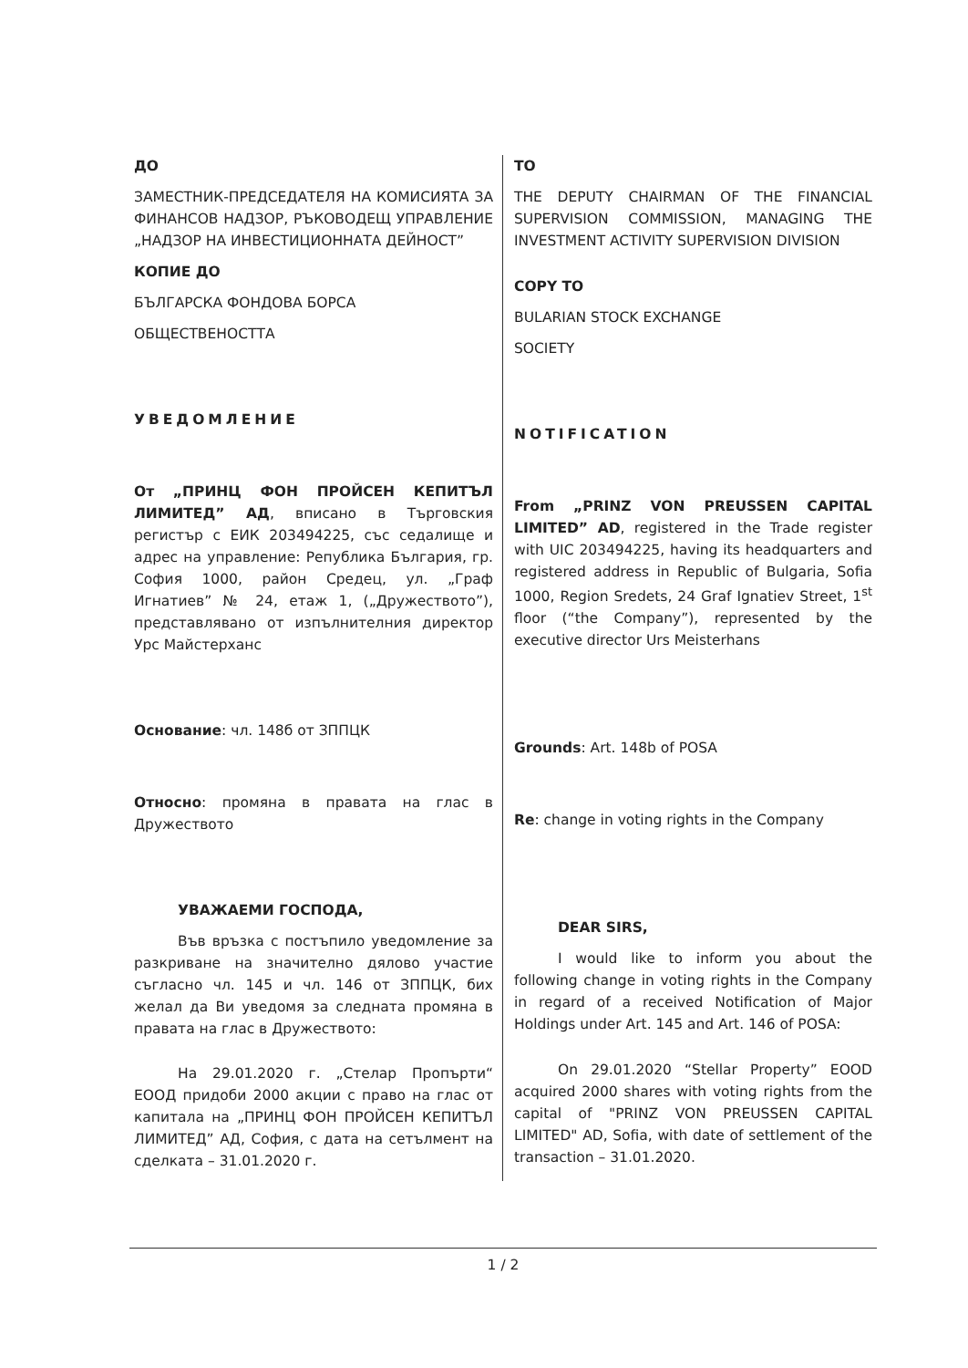ДО
ЗАМЕСТНИК-ПРЕДСЕДАТЕЛЯ НА КОМИСИЯТА ЗА ФИНАНСОВ НАДЗОР, РЪКОВОДЕЩ УПРАВЛЕНИЕ „НАДЗОР НА ИНВЕСТИЦИОННАТА ДЕЙНОСТ”
КОПИЕ ДО
БЪЛГАРСКА ФОНДОВА БОРСА
ОБЩЕСТВЕНОСТТА
УВЕДОМЛЕНИЕ
От „ПРИНЦ ФОН ПРОЙСЕН КЕПИТЪЛ ЛИМИТЕД” АД, вписано в Търговския регистър с ЕИК 203494225, със седалище и адрес на управление: Република България, гр. София 1000, район Средец, ул. „Граф Игнатиев” № 24, етаж 1, („Дружеството”), представлявано от изпълнителния директор Урс Майстерханс
Основание: чл. 148б от ЗППЦК
Относно: промяна в правата на глас в Дружеството
УВАЖАЕМИ ГОСПОДА,
Във връзка с постъпило уведомление за разкриване на значително дялово участие съгласно чл. 145 и чл. 146 от ЗППЦК, бих желал да Ви уведомя за следната промяна в правата на глас в Дружеството:
На 29.01.2020 г. „Стелар Пропърти“ ЕООД придоби 2000 акции с право на глас от капитала на „ПРИНЦ ФОН ПРОЙСЕН КЕПИТЪЛ ЛИМИТЕД” АД, София, с дата на сетълмент на сделката – 31.01.2020 г.
TO
THE DEPUTY CHAIRMAN OF THE FINANCIAL SUPERVISION COMMISSION, MANAGING THE INVESTMENT ACTIVITY SUPERVISION DIVISION
COPY TO
BULARIAN STOCK EXCHANGE
SOCIETY
NOTIFICATION
From „PRINZ VON PREUSSEN CAPITAL LIMITED” AD, registered in the Trade register with UIC 203494225, having its headquarters and registered address in Republic of Bulgaria, Sofia 1000, Region Sredets, 24 Graf Ignatiev Street, 1<sup>st</sup> floor (“the Company”), represented by the executive director Urs Meisterhans
Grounds: Art. 148b of POSA
Re: change in voting rights in the Company
DEAR SIRS,
I would like to inform you about the following change in voting rights in the Company in regard of a received Notification of Major Holdings under Art. 145 and Art. 146 of POSA:
On 29.01.2020 “Stellar Property” EOOD acquired 2000 shares with voting rights from the capital of "PRINZ VON PREUSSEN CAPITAL LIMITED" AD, Sofia, with date of settlement of the transaction – 31.01.2020.
1 / 2